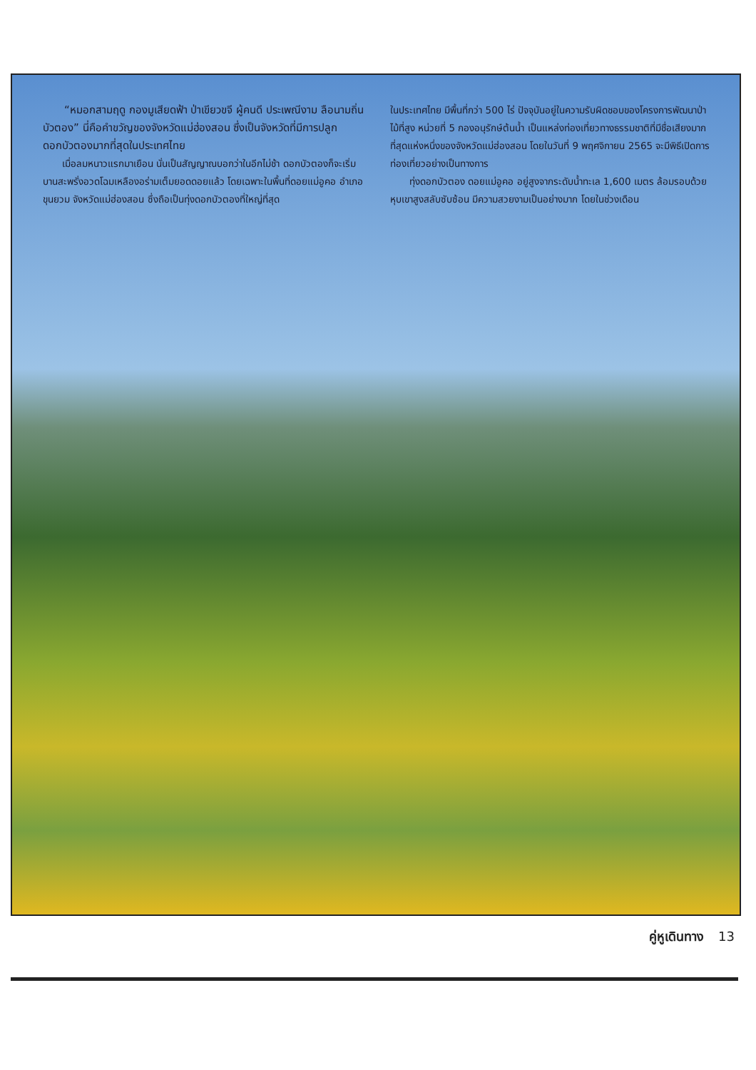“หมอกสามฤดู กองมูเสียดฟ้า ป่าเขียวขจี ผู้คนดี ประเพณีงาม ลือนามถิ่นบัวตอง” นี่คือคำขวัญของจังหวัดแม่ฮ่องสอน ซึ่งเป็นจังหวัดที่มีการปลูกดอกบัวตองมากที่สุดในประเทศไทย
เมื่อลมหนาวแรกมาเยือน นั่นเป็นสัญญาณบอกว่าในอีกไม่ช้า ดอกบัวตองก็จะเริ่มบานสะพรั่งอวดโฉมเหลืองอร่ามเต็มยอดดอยแล้ว โดยเฉพาะในพื้นที่ดอยแม่อูคอ อำเภอขุนยวม จังหวัดแม่ฮ่องสอน ซึ่งถือเป็นทุ่งดอกบัวตองที่ใหญ่ที่สุด
ในประเทศไทย มีพื้นที่กว่า 500 ไร่ ปัจจุบันอยู่ในความรับผิดชอบของโครงการพัฒนาป่าไม้ที่สูง หน่วยที่ 5 กองอนุรักษ์ต้นน้ำ เป็นแหล่งท่องเที่ยวทางธรรมชาติที่มีชื่อเสียงมากที่สุดแห่งหนึ่งของจังหวัดแม่ฮ่องสอน โดยในวันที่ 9 พฤศจิกายน 2565 จะมีพิธีเปิดการท่องเที่ยวอย่างเป็นทางการ
ทุ่งดอกบัวตอง ดอยแม่อูคอ อยู่สูงจากระดับน้ำทะเล 1,600 เมตร ล้อมรอบด้วยหุบเขาสูงสลับซับซ้อน มีความสวยงามเป็นอย่างมาก โดยในช่วงเดือน
คู่หูเดินทาง 13